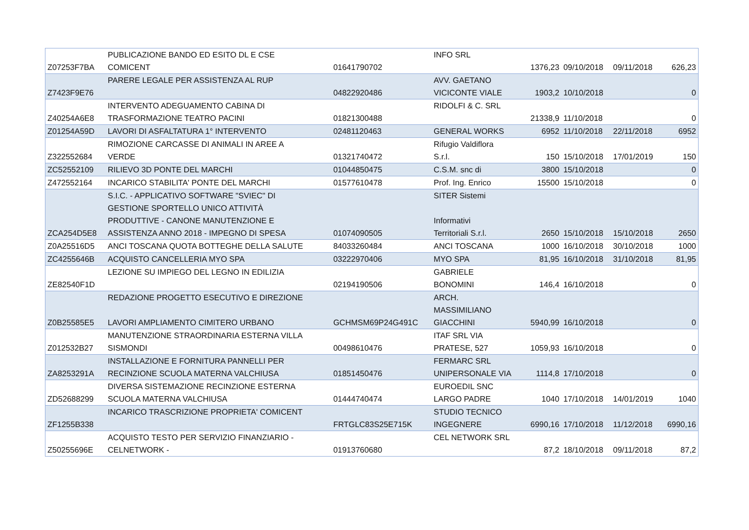| Z07253F7BA | PUBLICAZIONE BANDO ED ESITO DL E CSE COMICENT | 01641790702 | INFO SRL | 1376,23 | 09/10/2018 | 09/11/2018 | 626,23 |
| Z7423F9E76 | PARERE LEGALE PER ASSISTENZA AL RUP | 04822920486 | AVV. GAETANO VICICONTE VIALE | 1903,2 | 10/10/2018 | | 0 |
| Z40254A6E8 | INTERVENTO ADEGUAMENTO CABINA DI TRASFORMAZIONE TEATRO PACINI | 01821300488 | RIDOLFI & C. SRL | 21338,9 | 11/10/2018 | | 0 |
| Z01254A59D | LAVORI DI ASFALTATURA 1° INTERVENTO | 02481120463 | GENERAL WORKS | 6952 | 11/10/2018 | 22/11/2018 | 6952 |
| Z322552684 | RIMOZIONE CARCASSE DI ANIMALI IN AREE A VERDE | 01321740472 | Rifugio Valdiflora S.r.l. | 150 | 15/10/2018 | 17/01/2019 | 150 |
| ZC52552109 | RILIEVO 3D PONTE DEL MARCHI | 01044850475 | C.S.M. snc di | 3800 | 15/10/2018 | | 0 |
| Z472552164 | INCARICO STABILITA' PONTE DEL MARCHI | 01577610478 | Prof. Ing. Enrico | 15500 | 15/10/2018 | | 0 |
| ZCA254D5E8 | S.I.C. - APPLICATIVO SOFTWARE "SVIEC" DI GESTIONE SPORTELLO UNICO ATTIVITÀ PRODUTTIVE - CANONE MANUTENZIONE E ASSISTENZA ANNO 2018 - IMPEGNO DI SPESA | 01074090505 | SITER Sistemi Informativi Territoriali S.r.l. | 2650 | 15/10/2018 | 15/10/2018 | 2650 |
| Z0A25516D5 | ANCI TOSCANA QUOTA BOTTEGHE DELLA SALUTE | 84033260484 | ANCI TOSCANA | 1000 | 16/10/2018 | 30/10/2018 | 1000 |
| ZC4255646B | ACQUISTO CANCELLERIA MYO SPA | 03222970406 | MYO SPA | 81,95 | 16/10/2018 | 31/10/2018 | 81,95 |
| ZE82540F1D | LEZIONE SU IMPIEGO DEL LEGNO IN EDILIZIA | 02194190506 | GABRIELE BONOMINI | 146,4 | 16/10/2018 | | 0 |
| Z0B25585E5 | REDAZIONE PROGETTO ESECUTIVO E DIREZIONE LAVORI AMPLIAMENTO CIMITERO URBANO | GCHMSM69P24G491C | ARCH. MASSIMILIANO GIACCHINI | 5940,99 | 16/10/2018 | | 0 |
| Z012532B27 | MANUTENZIONE STRAORDINARIA ESTERNA VILLA SISMONDI | 00498610476 | ITAF SRL VIA PRATESE, 527 | 1059,93 | 16/10/2018 | | 0 |
| ZA8253291A | INSTALLAZIONE E FORNITURA PANNELLI PER RECINZIONE SCUOLA MATERNA VALCHIUSA | 01851450476 | FERMARC SRL UNIPERSONALE VIA | 1114,8 | 17/10/2018 | | 0 |
| ZD52688299 | DIVERSA SISTEMAZIONE RECINZIONE ESTERNA SCUOLA MATERNA VALCHIUSA | 01444740474 | EUROEDIL SNC LARGO PADRE | 1040 | 17/10/2018 | 14/01/2019 | 1040 |
| ZF1255B338 | INCARICO TRASCRIZIONE PROPRIETA' COMICENT | FRTGLC83S25E715K | STUDIO TECNICO INGEGNERE | 6990,16 | 17/10/2018 | 11/12/2018 | 6990,16 |
| Z50255696E | ACQUISTO TESTO PER SERVIZIO FINANZIARIO - CELNETWORK - | 01913760680 | CEL NETWORK SRL | 87,2 | 18/10/2018 | 09/11/2018 | 87,2 |